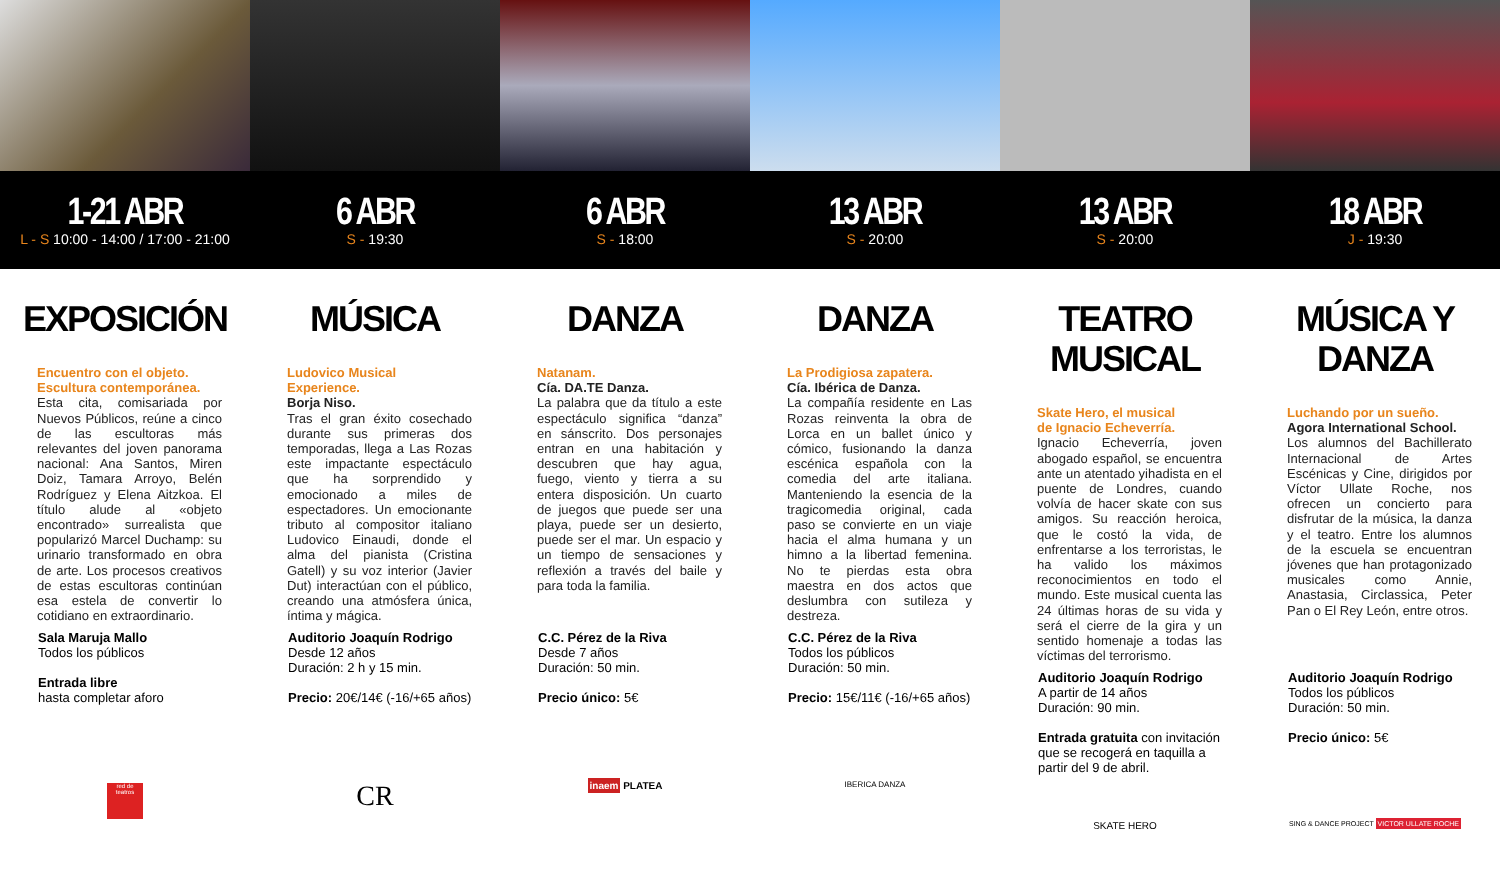1-21 ABR
L - S 10:00 - 14:00 / 17:00 - 21:00
EXPOSICIÓN
Encuentro con el objeto.
Escultura contemporánea.
Esta cita, comisariada por Nuevos Públicos, reúne a cinco de las escultoras más relevantes del joven panorama nacional: Ana Santos, Miren Doiz, Tamara Arroyo, Belén Rodríguez y Elena Aitzkoa. El título alude al «objeto encontrado» surrealista que popularizó Marcel Duchamp: su urinario transformado en obra de arte. Los procesos creativos de estas escultoras continúan esa estela de convertir lo cotidiano en extraordinario.
Sala Maruja Mallo
Todos los públicos
Entrada libre
hasta completar aforo
red de teatros
6 ABR
S - 19:30
MÚSICA
Ludovico Musical Experience.
Borja Niso.
Tras el gran éxito cosechado durante sus primeras dos temporadas, llega a Las Rozas este impactante espectáculo que ha sorprendido y emocionado a miles de espectadores. Un emocionante tributo al compositor italiano Ludovico Einaudi, donde el alma del pianista (Cristina Gatell) y su voz interior (Javier Dut) interactúan con el público, creando una atmósfera única, íntima y mágica.
Auditorio Joaquín Rodrigo
Desde 12 años
Duración: 2 h y 15 min.
Precio: 20€/14€ (-16/+65 años)
CR
6 ABR
S - 18:00
DANZA
Natanam.
Cía. DA.TE Danza.
La palabra que da título a este espectáculo significa “danza” en sánscrito. Dos personajes entran en una habitación y descubren que hay agua, fuego, viento y tierra a su entera disposición. Un cuarto de juegos que puede ser una playa, puede ser un desierto, puede ser el mar. Un espacio y un tiempo de sensaciones y reflexión a través del baile y para toda la familia.
C.C. Pérez de la Riva
Desde 7 años
Duración: 50 min.
Precio único: 5€
inaem PLATEA
13 ABR
S - 20:00
DANZA
La Prodigiosa zapatera.
Cía. Ibérica de Danza.
La compañía residente en Las Rozas reinventa la obra de Lorca en un ballet único y cómico, fusionando la danza escénica española con la comedia del arte italiana. Manteniendo la esencia de la tragicomedia original, cada paso se convierte en un viaje hacia el alma humana y un himno a la libertad femenina. No te pierdas esta obra maestra en dos actos que deslumbra con sutileza y destreza.
C.C. Pérez de la Riva
Todos los públicos
Duración: 50 min.
Precio: 15€/11€ (-16/+65 años)
IBERICA DANZA
13 ABR
S - 20:00
TEATRO MUSICAL
Skate Hero, el musical
de Ignacio Echeverría.
Ignacio Echeverría, joven abogado español, se encuentra ante un atentado yihadista en el puente de Londres, cuando volvía de hacer skate con sus amigos. Su reacción heroica, que le costó la vida, de enfrentarse a los terroristas, le ha valido los máximos reconocimientos en todo el mundo. Este musical cuenta las 24 últimas horas de su vida y será el cierre de la gira y un sentido homenaje a todas las víctimas del terrorismo.
Auditorio Joaquín Rodrigo
A partir de 14 años
Duración: 90 min.
Entrada gratuita con invitación que se recogerá en taquilla a partir del 9 de abril.
SKATE HERO
18 ABR
J - 19:30
MÚSICA Y DANZA
Luchando por un sueño.
Agora International School.
Los alumnos del Bachillerato Internacional de Artes Escénicas y Cine, dirigidos por Víctor Ullate Roche, nos ofrecen un concierto para disfrutar de la música, la danza y el teatro. Entre los alumnos de la escuela se encuentran jóvenes que han protagonizado musicales como Annie, Anastasia, Circlassica, Peter Pan o El Rey León, entre otros.
Auditorio Joaquín Rodrigo
Todos los públicos
Duración: 50 min.
Precio único: 5€
SING & DANCE PROJECT VICTOR ULLATE ROCHE